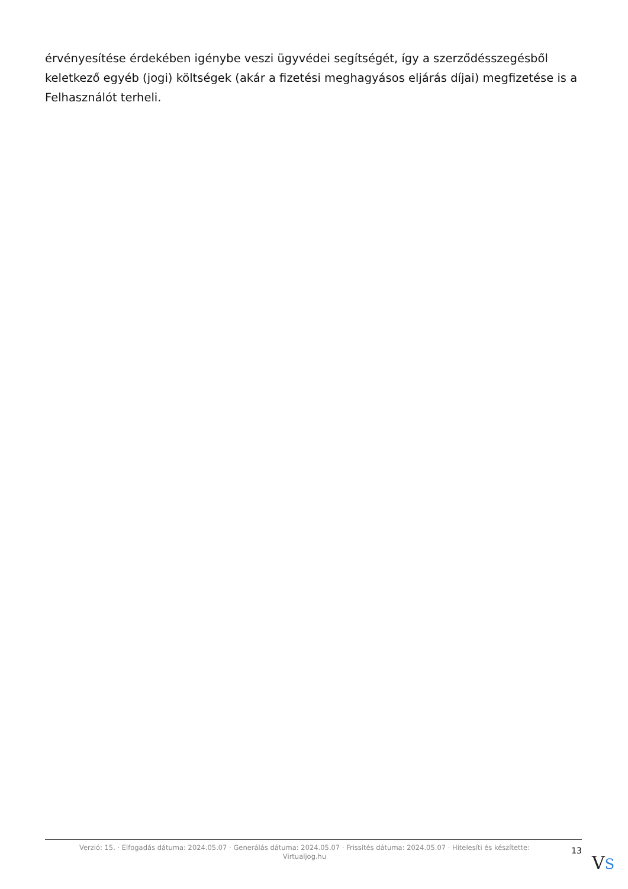érvényesítése érdekében igénybe veszi ügyvédei segítségét, így a szerződésszegésből keletkező egyéb (jogi) költségek (akár a fizetési meghagyásos eljárás díjai) megfizetése is a Felhasználót terheli.
Verzió: 15. · Elfogadás dátuma: 2024.05.07 · Generálás dátuma: 2024.05.07 · Frissítés dátuma: 2024.05.07 · Hitelesíti és készítette:
Virtualjog.hu
13
VS